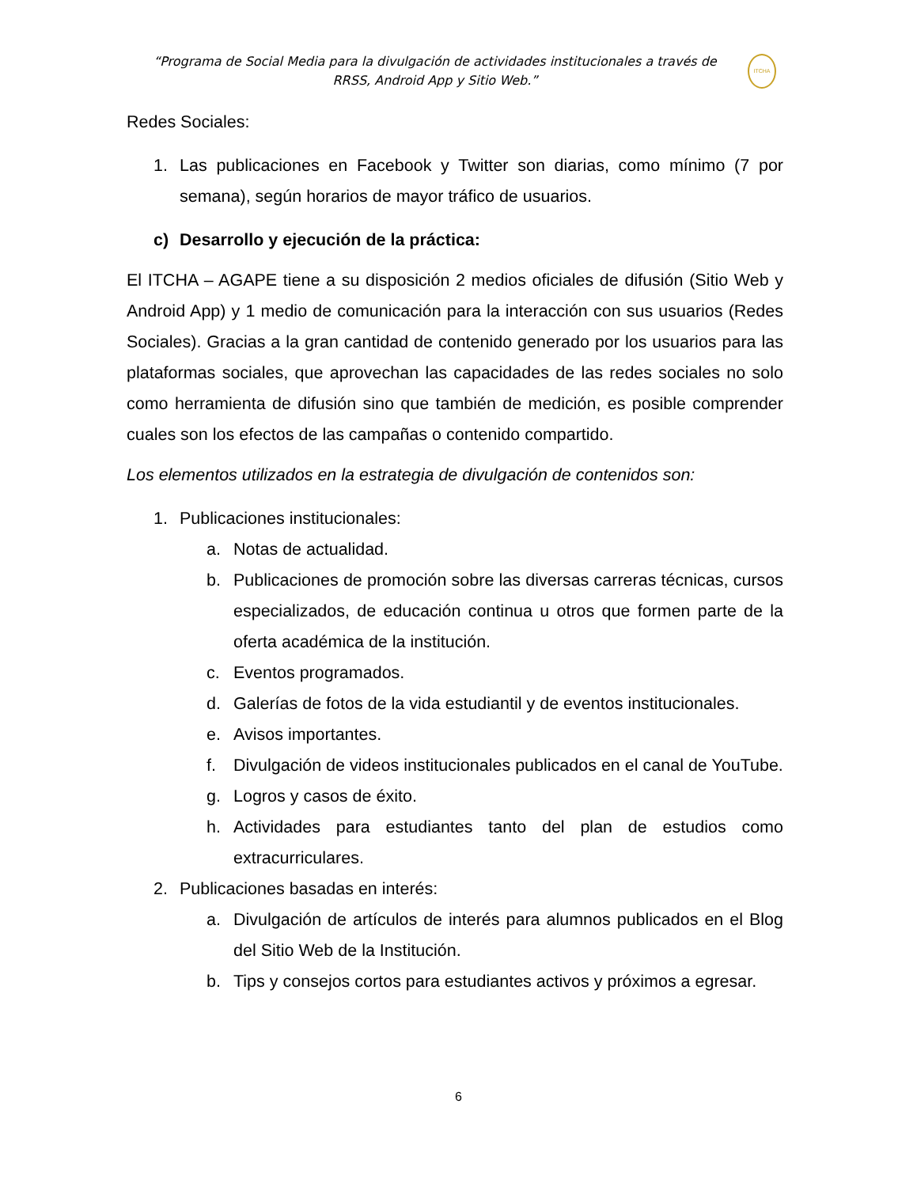“Programa de Social Media para la divulgación de actividades institucionales a través de RRSS, Android App y Sitio Web.”
ITCHA
Redes Sociales:
1. Las publicaciones en Facebook y Twitter son diarias, como mínimo (7 por semana), según horarios de mayor tráfico de usuarios.
c) Desarrollo y ejecución de la práctica:
El ITCHA – AGAPE tiene a su disposición 2 medios oficiales de difusión (Sitio Web y Android App) y 1 medio de comunicación para la interacción con sus usuarios (Redes Sociales). Gracias a la gran cantidad de contenido generado por los usuarios para las plataformas sociales, que aprovechan las capacidades de las redes sociales no solo como herramienta de difusión sino que también de medición, es posible comprender cuales son los efectos de las campañas o contenido compartido.
Los elementos utilizados en la estrategia de divulgación de contenidos son:
1. Publicaciones institucionales:
a. Notas de actualidad.
b. Publicaciones de promoción sobre las diversas carreras técnicas, cursos especializados, de educación continua u otros que formen parte de la oferta académica de la institución.
c. Eventos programados.
d. Galerías de fotos de la vida estudiantil y de eventos institucionales.
e. Avisos importantes.
f. Divulgación de videos institucionales publicados en el canal de YouTube.
g. Logros y casos de éxito.
h. Actividades para estudiantes tanto del plan de estudios como extracurriculares.
2. Publicaciones basadas en interés:
a. Divulgación de artículos de interés para alumnos publicados en el Blog del Sitio Web de la Institución.
b. Tips y consejos cortos para estudiantes activos y próximos a egresar.
6